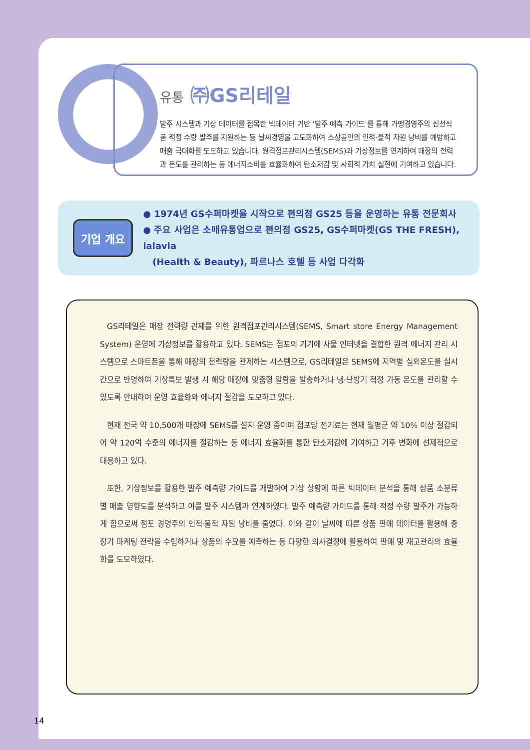유통 ㈜GS리테일
발주 시스템과 기상 데이터를 접목한 빅데이터 기반 ‘발주 예측 가이드’를 통해 가맹경영주의 신선식품 적정 수량 발주를 지원하는 등 날씨경영을 고도화하여 소상공인의 인적·물적 자원 낭비를 예방하고 매출 극대화를 도모하고 있습니다. 원격점포관리시스템(SEMS)과 기상정보를 연계하여 매장의 전력과 온도를 관리하는 등 에너지소비를 효율화하여 탄소저감 및 사회적 가치 실현에 기여하고 있습니다.
기업 개요
● 1974년 GS수퍼마켓을 시작으로 편의점 GS25 등을 운영하는 유통 전문회사
● 주요 사업은 소매유통업으로 편의점 GS25, GS수퍼마켓(GS THE FRESH), lalavla
(Health & Beauty), 파르나스 호텔 등 사업 다각화
GS리테일은 매장 전력량 관제를 위한 원격점포관리시스템(SEMS, Smart store Energy Management System) 운영에 기상정보를 활용하고 있다. SEMS는 점포의 기기에 사물 인터넷을 결합한 원격 에너지 관리 시스템으로 스마트폰을 통해 매장의 전력량을 관제하는 시스템으로, GS리테일은 SEMS에 지역별 실외온도를 실시간으로 반영하여 기상특보 발생 시 해당 매장에 맞춤형 알람을 발송하거나 냉·난방기 적정 가동 온도를 관리할 수 있도록 안내하여 운영 효율화와 에너지 절감을 도모하고 있다.
현재 전국 약 10,500개 매장에 SEMS를 설치 운영 중이며 점포당 전기료는 현재 월평균 약 10% 이상 절감되어 약 120억 수준의 에너지를 절감하는 등 에너지 효율화를 통한 탄소저감에 기여하고 기후 변화에 선제적으로 대응하고 있다.
또한, 기상정보를 활용한 발주 예측량 가이드를 개발하여 기상 상황에 따른 빅데이터 분석을 통해 상품 소분류별 매출 영향도를 분석하고 이를 발주 시스템과 연계하였다. 발주 예측량 가이드를 통해 적정 수량 발주가 가능하게 함으로써 점포 경영주의 인적·물적 자원 낭비를 줄였다. 이와 같이 날씨에 따른 상품 판매 데이터를 활용해 중장기 마케팅 전략을 수립하거나 상품의 수요를 예측하는 등 다양한 의사결정에 활용하여 판매 및 재고관리의 효율화를 도모하였다.
14